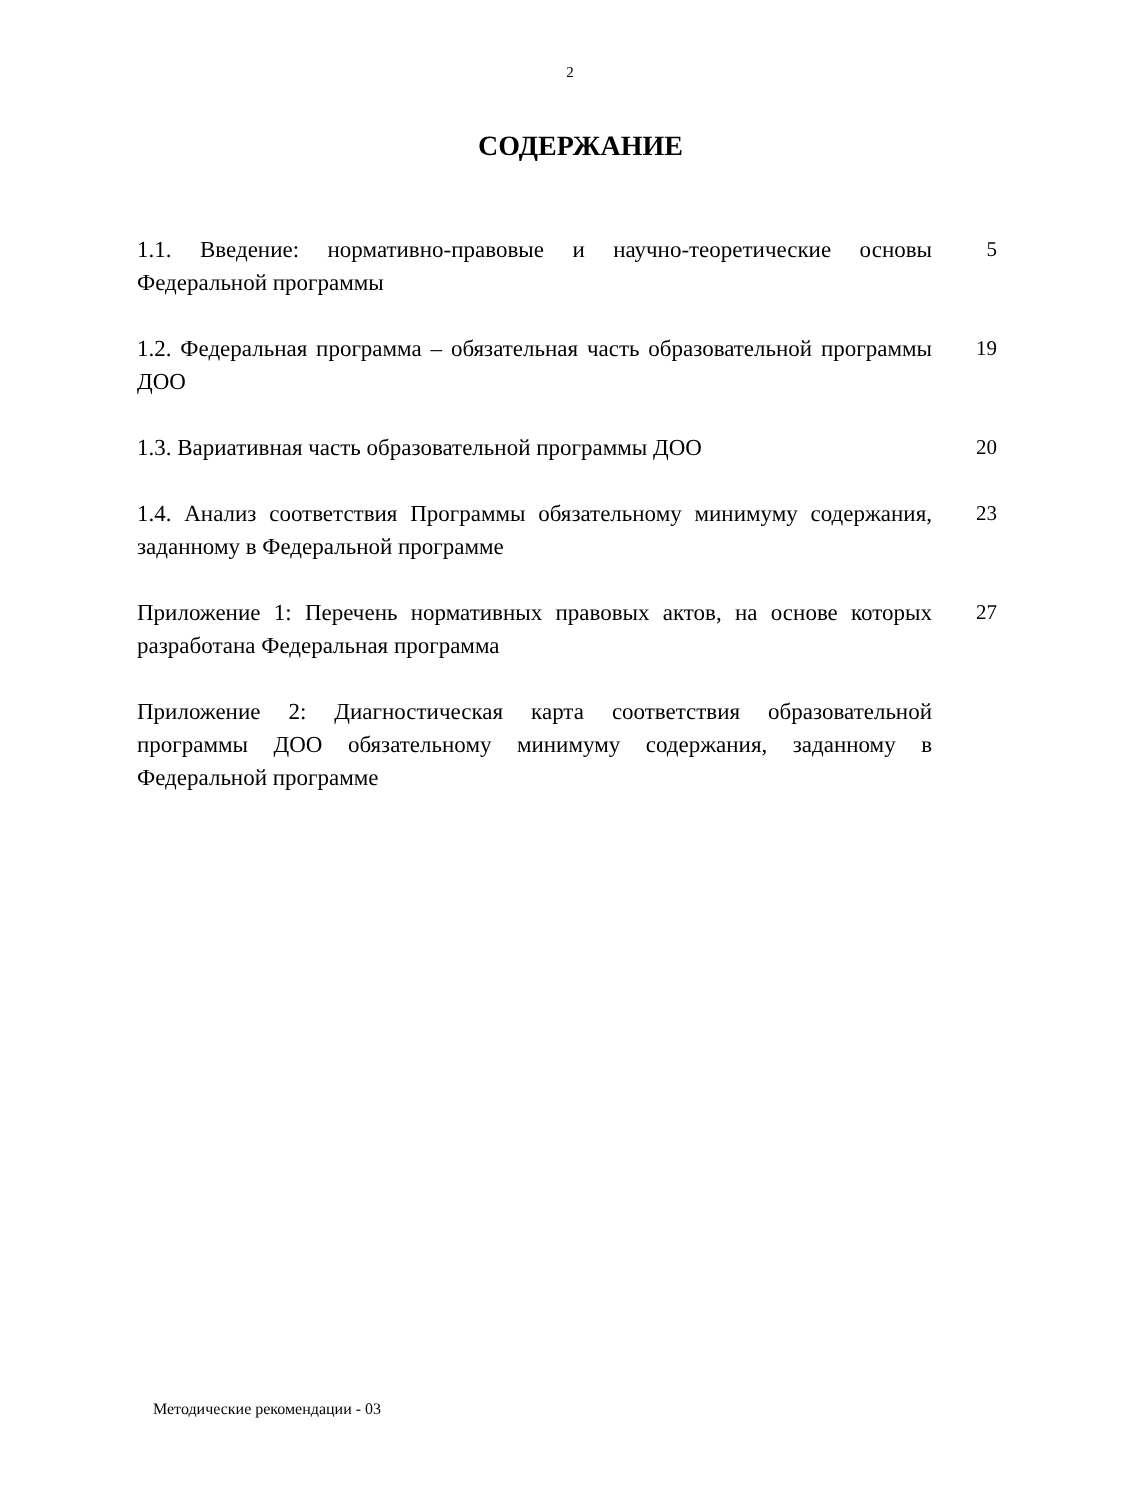2
СОДЕРЖАНИЕ
1.1. Введение: нормативно-правовые и научно-теоретические основы Федеральной программы
5
1.2. Федеральная программа – обязательная часть образовательной программы ДОО
19
1.3. Вариативная часть образовательной программы ДОО 20
1.4. Анализ соответствия Программы обязательному минимуму содержания, заданному в Федеральной программе
23
Приложение 1: Перечень нормативных правовых актов, на основе которых разработана Федеральная программа
27
Приложение 2: Диагностическая карта соответствия образовательной программы ДОО обязательному минимуму содержания, заданному в Федеральной программе
Методические рекомендации - 03